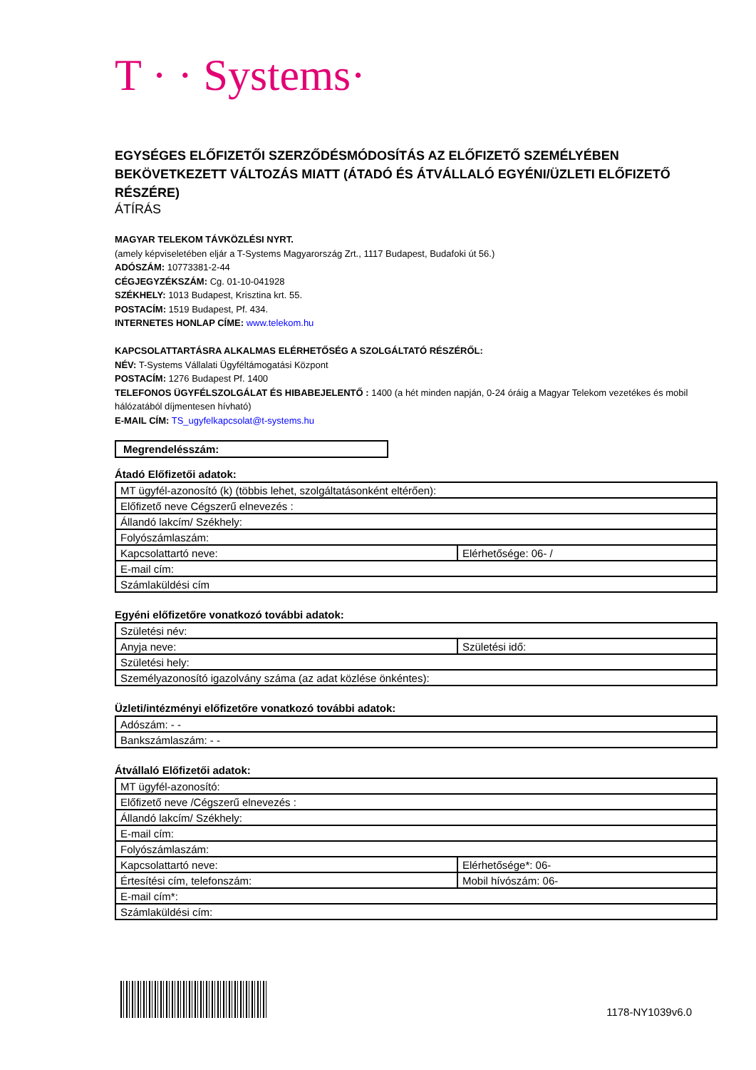T · · Systems·
EGYSÉGES ELŐFIZETŐI SZERZŐDÉSMÓDOSÍTÁS AZ ELŐFIZETŐ SZEMÉLYÉBEN BEKÖVETKEZETT VÁLTOZÁS MIATT (ÁTADÓ ÉS ÁTVÁLLALÓ EGYÉNI/ÜZLETI ELŐFIZETŐ RÉSZÉRE)
ÁTÍRÁS
MAGYAR TELEKOM TÁVKÖZLÉSI NYRT.
(amely képviseletében eljár a T-Systems Magyarország Zrt., 1117 Budapest, Budafoki út 56.)
ADÓSZÁM: 10773381-2-44
CÉGJEGYZÉKSZÁM: Cg. 01-10-041928
SZÉKHELY: 1013 Budapest, Krisztina krt. 55.
POSTACÍM: 1519 Budapest, Pf. 434.
INTERNETES HONLAP CÍME: www.telekom.hu
KAPCSOLATTARTÁSRA ALKALMAS ELÉRHETŐSÉG A SZOLGÁLTATÓ RÉSZÉRŐL:
NÉV: T-Systems Vállalati Ügyféltámogatási Központ
POSTACÍM: 1276 Budapest Pf. 1400
TELEFONOS ÜGYFÉLSZOLGÁLAT ÉS HIBABEJELENTŐ : 1400 (a hét minden napján, 0-24 óráig a Magyar Telekom vezetékes és mobil hálózatából díjmentesen hívható)
E-MAIL CÍM: TS_ugyfelkapcsolat@t-systems.hu
Megrendelésszám:
Átadó Előfizetői adatok:
| MT ügyfél-azonosító (k) (többis lehet, szolgáltatásonként eltérően): | |
| Előfizető neve Cégszerű elnevezés : | |
| Állandó lakcím/ Székhely: | |
| Folyószámlaszám: | |
| Kapcsolattartó neve: | Elérhetősége: 06- / |
| E-mail cím: | |
| Számlaküldési cím | |
Egyéni előfizetőre vonatkozó további adatok:
| Születési név: | |
| Anyja neve: | Születési idő: |
| Születési hely: | |
| Személyazonosító igazolvány száma (az adat közlése önkéntes): | |
Üzleti/intézményi előfizetőre vonatkozó további adatok:
| Adószám: - - |
| Bankszámlaszám: - - |
Átvállaló Előfizetői adatok:
| MT ügyfél-azonosító: | |
| Előfizető neve /Cégszerű elnevezés : | |
| Állandó lakcím/ Székhely: | |
| E-mail cím: | |
| Folyószámlaszám: | |
| Kapcsolattartó neve: | Elérhetősége*: 06- |
| Értesítési cím, telefonszám: | Mobil hívószám: 06- |
| E-mail cím*: | |
| Számlaküldési cím: | |
1178-NY1039v6.0